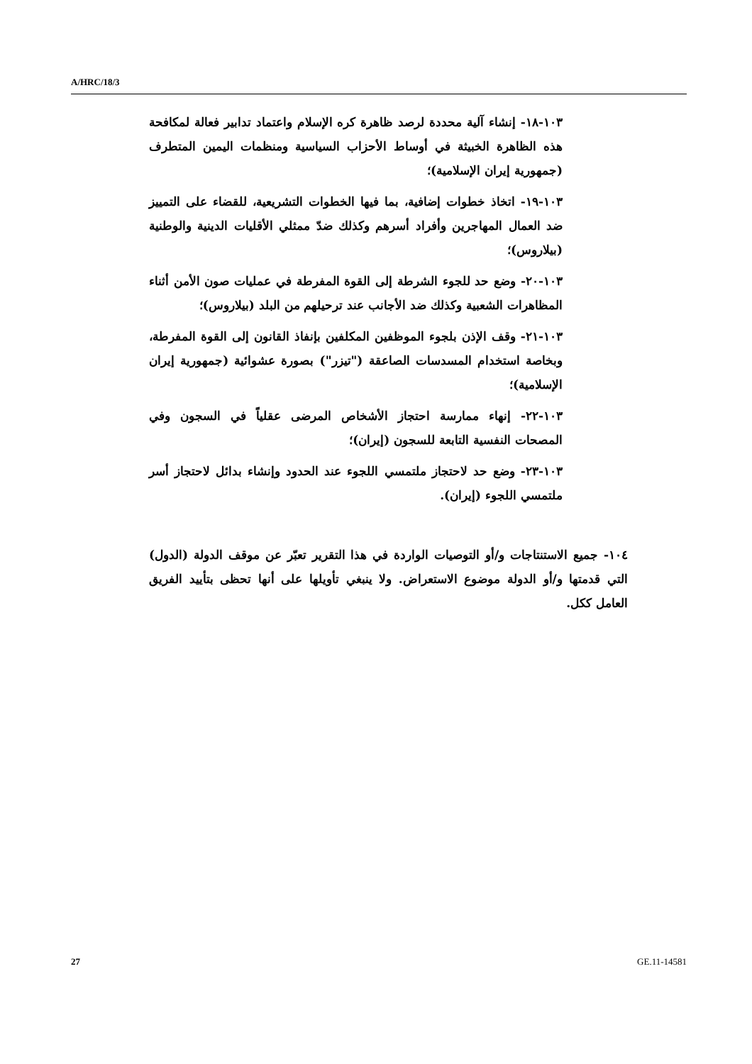A/HRC/18/3
١٠٣-١٨- إنشاء آلية محددة لرصد ظاهرة كره الإسلام واعتماد تدابير فعالة لمكافحة هذه الظاهرة الخبيثة في أوساط الأحزاب السياسية ومنظمات اليمين المتطرف (جمهورية إيران الإسلامية)؛
١٠٣-١٩- اتخاذ خطوات إضافية، بما فيها الخطوات التشريعية، للقضاء على التمييز ضد العمال المهاجرين وأفراد أسرهم وكذلك ضدّ ممثلي الأقليات الدينية والوطنية (بيلاروس)؛
١٠٣-٢٠- وضع حد للجوء الشرطة إلى القوة المفرطة في عمليات صون الأمن أثناء المظاهرات الشعبية وكذلك ضد الأجانب عند ترحيلهم من البلد (بيلاروس)؛
١٠٣-٢١- وقف الإذن بلجوء الموظفين المكلفين بإنفاذ القانون إلى القوة المفرطة، وبخاصة استخدام المسدسات الصاعقة ("تيزر") بصورة عشوائية (جمهورية إيران الإسلامية)؛
١٠٣-٢٢- إنهاء ممارسة احتجاز الأشخاص المرضى عقلياً في السجون وفي المصحات النفسية التابعة للسجون (إيران)؛
١٠٣-٢٣- وضع حد لاحتجاز ملتمسي اللجوء عند الحدود وإنشاء بدائل لاحتجاز أسر ملتمسي اللجوء (إيران).
١٠٤- جميع الاستنتاجات و/أو التوصيات الواردة في هذا التقرير تعبّر عن موقف الدولة (الدول) التي قدمتها و/أو الدولة موضوع الاستعراض. ولا ينبغي تأويلها على أنها تحظى بتأييد الفريق العامل ككل.
27 GE.11-14581